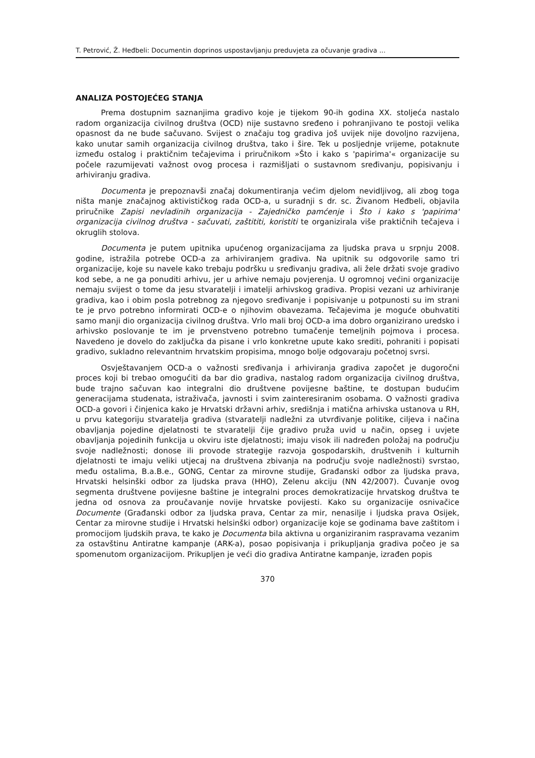T. Petrović, Ž. Heđbeli: Documentin doprinos uspostavljanju preduvjeta za očuvanje gradiva ...
ANALIZA POSTOJEĆEG STANJA
Prema dostupnim saznanjima gradivo koje je tijekom 90-ih godina XX. stoljeća nastalo radom organizacija civilnog društva (OCD) nije sustavno sređeno i pohranjivano te postoji velika opasnost da ne bude sačuvano. Svijest o značaju tog gradiva još uvijek nije dovoljno razvijena, kako unutar samih organizacija civilnog društva, tako i šire. Tek u posljednje vrijeme, potaknute između ostalog i praktičnim tečajevima i priručnikom »Što i kako s 'papirima'« organizacije su počele razumijevati važnost ovog procesa i razmišljati o sustavnom sređivanju, popisivanju i arhiviranju gradiva.
Documenta je prepoznavši značaj dokumentiranja većim djelom nevidljivog, ali zbog toga ništa manje značajnog aktivističkog rada OCD-a, u suradnji s dr. sc. Živanom Heđbeli, objavila priručnike Zapisi nevladinih organizacija - Zajedničko pamćenje i Što i kako s 'papirima' organizacija civilnog društva - sačuvati, zaštititi, koristiti te organizirala više praktičnih tečajeva i okruglih stolova.
Documenta je putem upitnika upućenog organizacijama za ljudska prava u srpnju 2008. godine, istražila potrebe OCD-a za arhiviranjem gradiva. Na upitnik su odgovorile samo tri organizacije, koje su navele kako trebaju podršku u sređivanju gradiva, ali žele držati svoje gradivo kod sebe, a ne ga ponuditi arhivu, jer u arhive nemaju povjerenja. U ogromnoj većini organizacije nemaju svijest o tome da jesu stvaratelji i imatelji arhivskog gradiva. Propisi vezani uz arhiviranje gradiva, kao i obim posla potrebnog za njegovo sređivanje i popisivanje u potpunosti su im strani te je prvo potrebno informirati OCD-e o njihovim obavezama. Tečajevima je moguće obuhvatiti samo manji dio organizacija civilnog društva. Vrlo mali broj OCD-a ima dobro organizirano uredsko i arhivsko poslovanje te im je prvenstveno potrebno tumačenje temeljnih pojmova i procesa. Navedeno je dovelo do zaključka da pisane i vrlo konkretne upute kako srediti, pohraniti i popisati gradivo, sukladno relevantnim hrvatskim propisima, mnogo bolje odgovaraju početnoj svrsi.
Osvještavanjem OCD-a o važnosti sređivanja i arhiviranja gradiva započet je dugoročni proces koji bi trebao omogućiti da bar dio gradiva, nastalog radom organizacija civilnog društva, bude trajno sačuvan kao integralni dio društvene povijesne baštine, te dostupan budućim generacijama studenata, istraživača, javnosti i svim zainteresiranim osobama. O važnosti gradiva OCD-a govori i činjenica kako je Hrvatski državni arhiv, središnja i matična arhivska ustanova u RH, u prvu kategoriju stvaratelja gradiva (stvaratelji nadležni za utvrđivanje politike, ciljeva i načina obavljanja pojedine djelatnosti te stvaratelji čije gradivo pruža uvid u način, opseg i uvjete obavljanja pojedinih funkcija u okviru iste djelatnosti; imaju visok ili nadređen položaj na području svoje nadležnosti; donose ili provode strategije razvoja gospodarskih, društvenih i kulturnih djelatnosti te imaju veliki utjecaj na društvena zbivanja na području svoje nadležnosti) svrstao, među ostalima, B.a.B.e., GONG, Centar za mirovne studije, Građanski odbor za ljudska prava, Hrvatski helsinški odbor za ljudska prava (HHO), Zelenu akciju (NN 42/2007). Čuvanje ovog segmenta društvene povijesne baštine je integralni proces demokratizacije hrvatskog društva te jedna od osnova za proučavanje novije hrvatske povijesti. Kako su organizacije osnivačice Documente (Građanski odbor za ljudska prava, Centar za mir, nenasilje i ljudska prava Osijek, Centar za mirovne studije i Hrvatski helsinški odbor) organizacije koje se godinama bave zaštitom i promocijom ljudskih prava, te kako je Documenta bila aktivna u organiziranim raspravama vezanim za ostavštinu Antiratne kampanje (ARK-a), posao popisivanja i prikupljanja gradiva počeo je sa spomenutom organizacijom. Prikupljen je veći dio gradiva Antiratne kampanje, izrađen popis
370